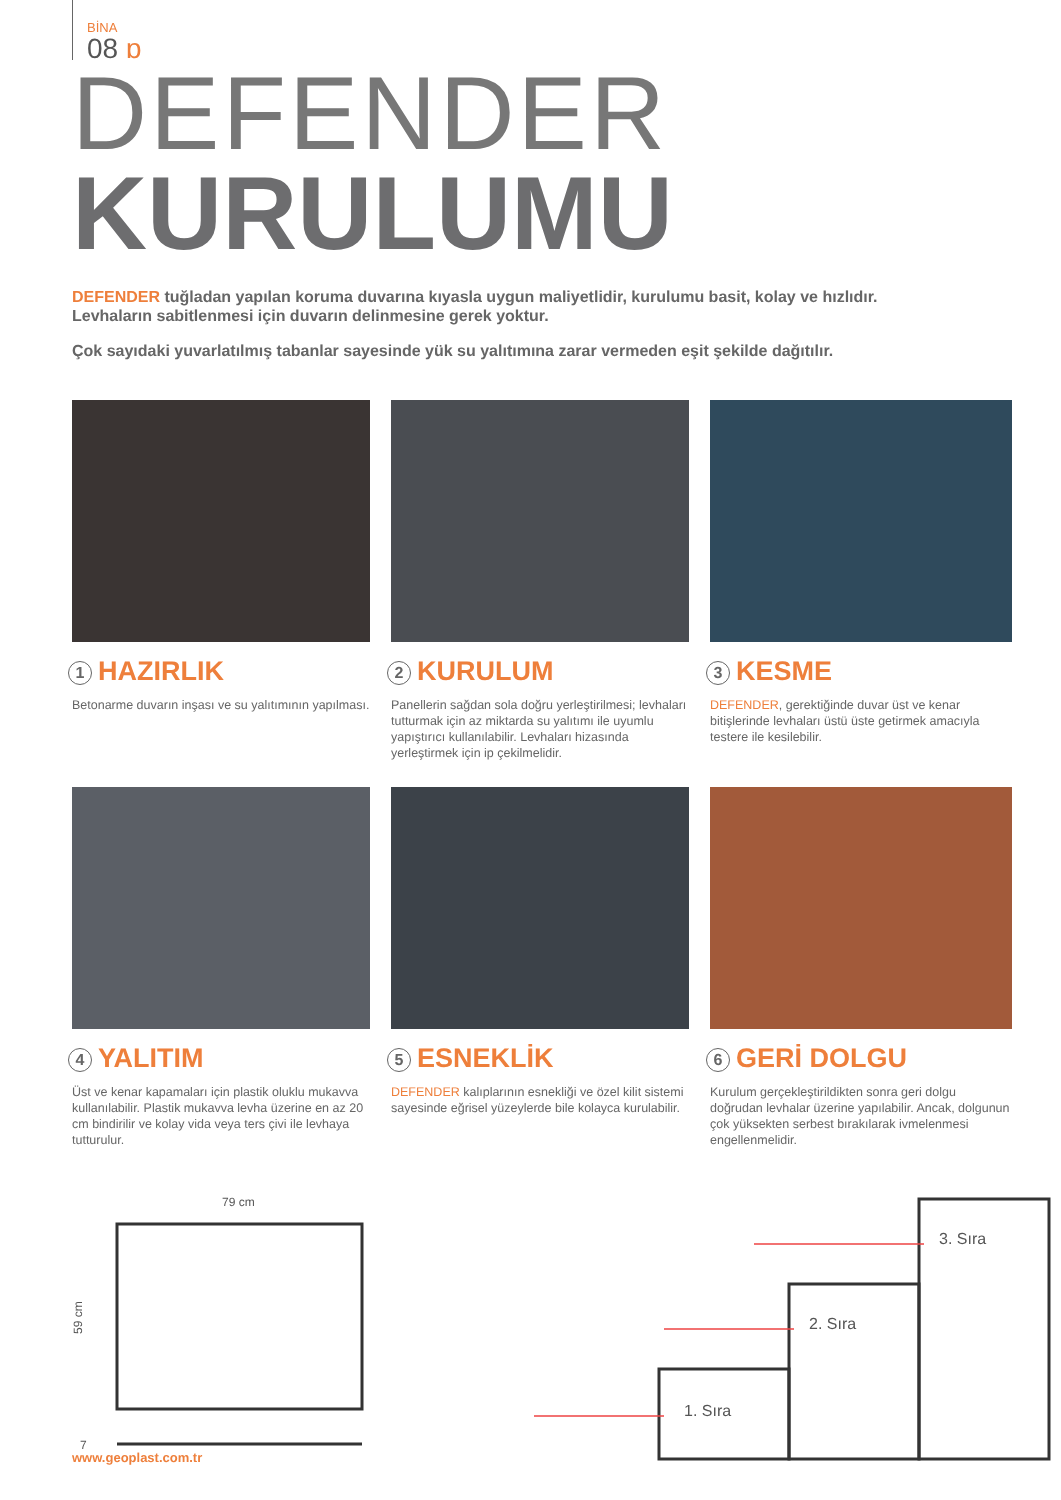BİNA
08 ɒ
DEFENDER
KURULUMU
DEFENDER tuğladan yapılan koruma duvarına kıyasla uygun maliyetlidir, kurulumu basit, kolay ve hızlıdır.
Levhaların sabitlenmesi için duvarın delinmesine gerek yoktur.
Çok sayıdaki yuvarlatılmış tabanlar sayesinde yük su yalıtımına zarar vermeden eşit şekilde dağıtılır.
1 HAZIRLIK
Betonarme duvarın inşası ve su yalıtımının yapılması.
2 KURULUM
Panellerin sağdan sola doğru yerleştirilmesi; levhaları tutturmak için az miktarda su yalıtımı ile uyumlu yapıştırıcı kullanılabilir. Levhaları hizasında yerleştirmek için ip çekilmelidir.
3 KESME
DEFENDER, gerektiğinde duvar üst ve kenar bitişlerinde levhaları üstü üste getirmek amacıyla testere ile kesilebilir.
4 YALITIM
Üst ve kenar kapamaları için plastik oluklu mukavva kullanılabilir. Plastik mukavva levha üzerine en az 20 cm bindirilir ve kolay vida veya ters çivi ile levhaya tutturulur.
5 ESNEKLİK
DEFENDER kalıplarının esnekliği ve özel kilit sistemi sayesinde eğrisel yüzeylerde bile kolayca kurulabilir.
6 GERİ DOLGU
Kurulum gerçekleştirildikten sonra geri dolgu doğrudan levhalar üzerine yapılabilir. Ancak, dolgunun çok yüksekten serbest bırakılarak ivmelenmesi engellenmelidir.
79 cm
59 cm
7
3. Sıra
2. Sıra
1. Sıra
www.geoplast.com.tr